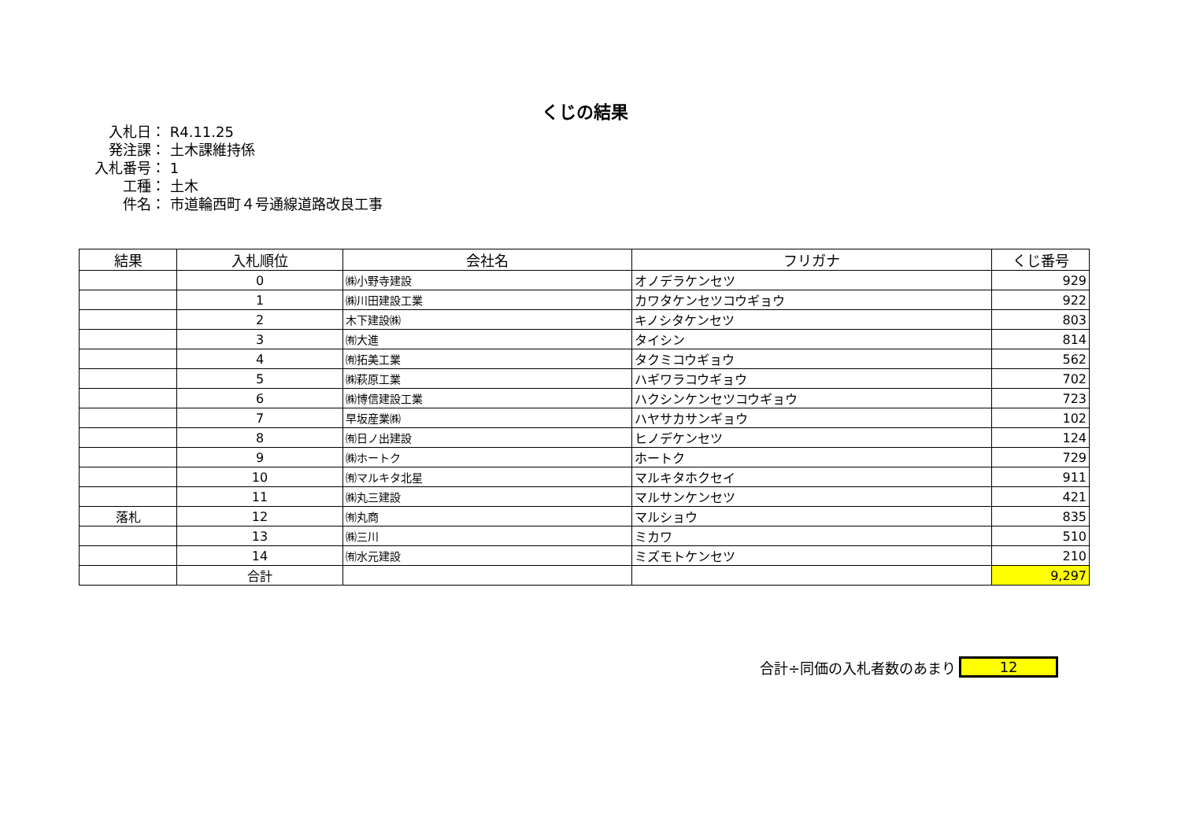くじの結果
入札日： R4.11.25
発注課： 土木課維持係
入札番号： 1
工種： 土木
件名： 市道輪西町４号通線道路改良工事
| 結果 | 入札順位 | 会社名 | フリガナ | くじ番号 |
| --- | --- | --- | --- | --- |
| | 0 | ㈱小野寺建設 | オノデラケンセツ | 929 |
| | 1 | ㈱川田建設工業 | カワタケンセツコウギョウ | 922 |
| | 2 | 木下建設㈱ | キノシタケンセツ | 803 |
| | 3 | ㈲大進 | タイシン | 814 |
| | 4 | ㈲拓美工業 | タクミコウギョウ | 562 |
| | 5 | ㈱萩原工業 | ハギワラコウギョウ | 702 |
| | 6 | ㈱博信建設工業 | ハクシンケンセツコウギョウ | 723 |
| | 7 | 早坂産業㈱ | ハヤサカサンギョウ | 102 |
| | 8 | ㈲日ノ出建設 | ヒノデケンセツ | 124 |
| | 9 | ㈱ホートク | ホートク | 729 |
| | 10 | ㈲マルキタ北星 | マルキタホクセイ | 911 |
| | 11 | ㈱丸三建設 | マルサンケンセツ | 421 |
| 落札 | 12 | ㈲丸商 | マルショウ | 835 |
| | 13 | ㈱三川 | ミカワ | 510 |
| | 14 | ㈲水元建設 | ミズモトケンセツ | 210 |
| | 合計 | | | 9,297 |
合計÷同価の入札者数のあまり 12